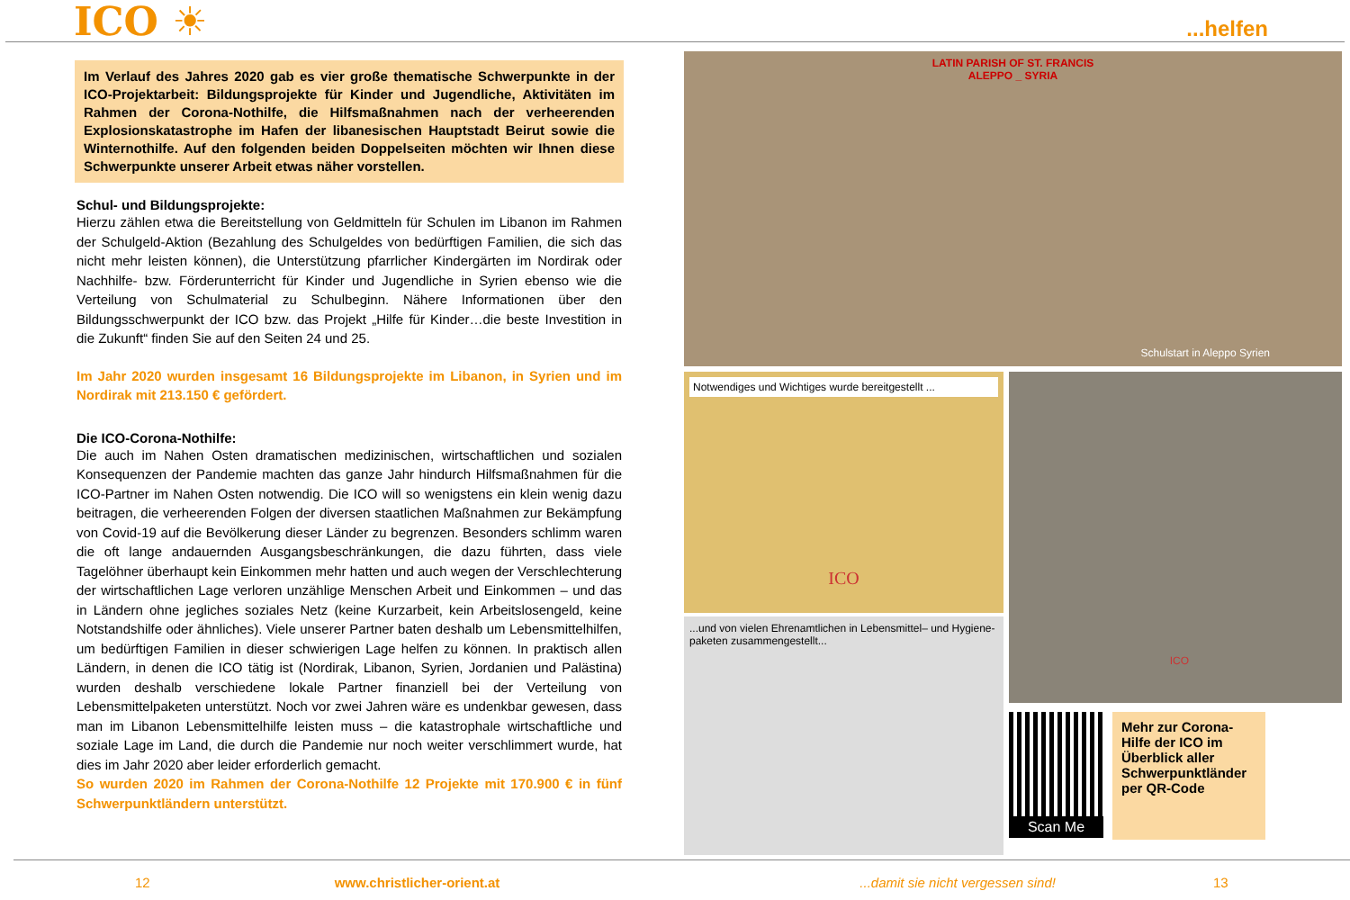ICO ☀
...helfen
Im Verlauf des Jahres 2020 gab es vier große thematische Schwerpunkte in der ICO-Projektarbeit: Bildungsprojekte für Kinder und Jugendliche, Aktivitäten im Rahmen der Corona-Nothilfe, die Hilfsmaßnahmen nach der verheerenden Explosionskatastrophe im Hafen der libanesischen Hauptstadt Beirut sowie die Winternothilfe. Auf den folgenden beiden Doppelseiten möchten wir Ihnen diese Schwerpunkte unserer Arbeit etwas näher vorstellen.
Schul- und Bildungsprojekte:
Hierzu zählen etwa die Bereitstellung von Geldmitteln für Schulen im Libanon im Rahmen der Schulgeld-Aktion (Bezahlung des Schulgeldes von bedürftigen Familien, die sich das nicht mehr leisten können), die Unterstützung pfarrlicher Kindergärten im Nordirak oder Nachhilfe- bzw. Förderunterricht für Kinder und Jugendliche in Syrien ebenso wie die Verteilung von Schulmaterial zu Schulbeginn. Nähere Informationen über den Bildungsschwerpunkt der ICO bzw. das Projekt „Hilfe für Kinder…die beste Investition in die Zukunft“ finden Sie auf den Seiten 24 und 25.
Im Jahr 2020 wurden insgesamt 16 Bildungsprojekte im Libanon, in Syrien und im Nordirak mit 213.150 € gefördert.
Die ICO-Corona-Nothilfe:
Die auch im Nahen Osten dramatischen medizinischen, wirtschaftlichen und sozialen Konsequenzen der Pandemie machten das ganze Jahr hindurch Hilfsmaßnahmen für die ICO-Partner im Nahen Osten notwendig. Die ICO will so wenigstens ein klein wenig dazu beitragen, die verheerenden Folgen der diversen staatlichen Maßnahmen zur Bekämpfung von Covid-19 auf die Bevölkerung dieser Länder zu begrenzen. Besonders schlimm waren die oft lange andauernden Ausgangsbeschränkungen, die dazu führten, dass viele Tagelöhner überhaupt kein Einkommen mehr hatten und auch wegen der Verschlechterung der wirtschaftlichen Lage verloren unzählige Menschen Arbeit und Einkommen – und das in Ländern ohne jegliches soziales Netz (keine Kurzarbeit, kein Arbeitslosengeld, keine Notstandshilfe oder ähnliches). Viele unserer Partner baten deshalb um Lebensmittelhilfen, um bedürftigen Familien in dieser schwierigen Lage helfen zu können. In praktisch allen Ländern, in denen die ICO tätig ist (Nordirak, Libanon, Syrien, Jordanien und Palästina) wurden deshalb verschiedene lokale Partner finanziell bei der Verteilung von Lebensmittelpaketen unterstützt. Noch vor zwei Jahren wäre es undenkbar gewesen, dass man im Libanon Lebensmittelhilfe leisten muss – die katastrophale wirtschaftliche und soziale Lage im Land, die durch die Pandemie nur noch weiter verschlimmert wurde, hat dies im Jahr 2020 aber leider erforderlich gemacht.
So wurden 2020 im Rahmen der Corona-Nothilfe 12 Projekte mit 170.900 € in fünf Schwerpunktländern unterstützt.
LATIN PARISH OF ST. FRANCIS
ALEPPO _ SYRIA
Schulstart in Aleppo Syrien
Notwendiges und Wichtiges wurde bereitgestellt ...
ICO
...und von vielen Ehrenamtlichen in Lebensmittel– und Hygiene-paketen zusammengestellt...
ICO
Scan Me
Mehr zur Corona-Hilfe der ICO im Überblick aller Schwerpunktländer per QR-Code
12 www.christlicher-orient.at...damit sie nicht vergessen sind! 13